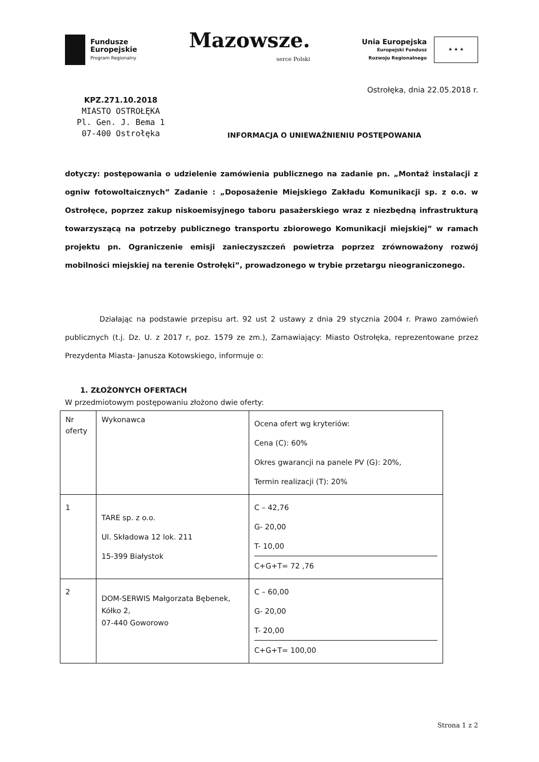Fundusze
Europejskie
Program Regionalny
Mazowsze.
serce Polski
Unia Europejska
Europejski Fundusz
Rozwoju Regionalnego
★ ★ ★
Ostrołęka, dnia 22.05.2018 r.
KPZ.271.10.2018
MIASTO OSTROŁĘKA
Pl. Gen. J. Bema 1
07-400 Ostrołęka
INFORMACJA O UNIEWAŻNIENIU POSTĘPOWANIA
dotyczy: postępowania o udzielenie zamówienia publicznego na zadanie pn. „Montaż instalacji z ogniw fotowoltaicznych” Zadanie : „Doposażenie Miejskiego Zakładu Komunikacji sp. z o.o. w Ostrołęce, poprzez zakup niskoemisyjnego taboru pasażerskiego wraz z niezbędną infrastrukturą towarzyszącą na potrzeby publicznego transportu zbiorowego Komunikacji miejskiej” w ramach projektu pn. Ograniczenie emisji zanieczyszczeń powietrza poprzez zrównoważony rozwój mobilności miejskiej na terenie Ostrołęki”, prowadzonego w trybie przetargu nieograniczonego.
Działając na podstawie przepisu art. 92 ust 2 ustawy z dnia 29 stycznia 2004 r. Prawo zamówień publicznych (t.j. Dz. U. z 2017 r, poz. 1579 ze zm.), Zamawiający: Miasto Ostrołęka, reprezentowane przez Prezydenta Miasta- Janusza Kotowskiego, informuje o:
1. ZŁOŻONYCH OFERTACH
W przedmiotowym postępowaniu złożono dwie oferty:
| Nr oferty | Wykonawca | Ocena ofert wg kryteriów: Cena (C): 60% Okres gwarancji na panele PV (G): 20%, Termin realizacji (T): 20% |
| 1 | TARE sp. z o.o. Ul. Składowa 12 lok. 211 15-399 Białystok | C – 42,76 G- 20,00 T- 10,00 C+G+T= 72 ,76 |
| 2 | DOM-SERWIS Małgorzata Bębenek, Kółko 2, 07-440 Goworowo | C – 60,00 G- 20,00 T- 20,00 C+G+T= 100,00 |
Strona 1 z 2